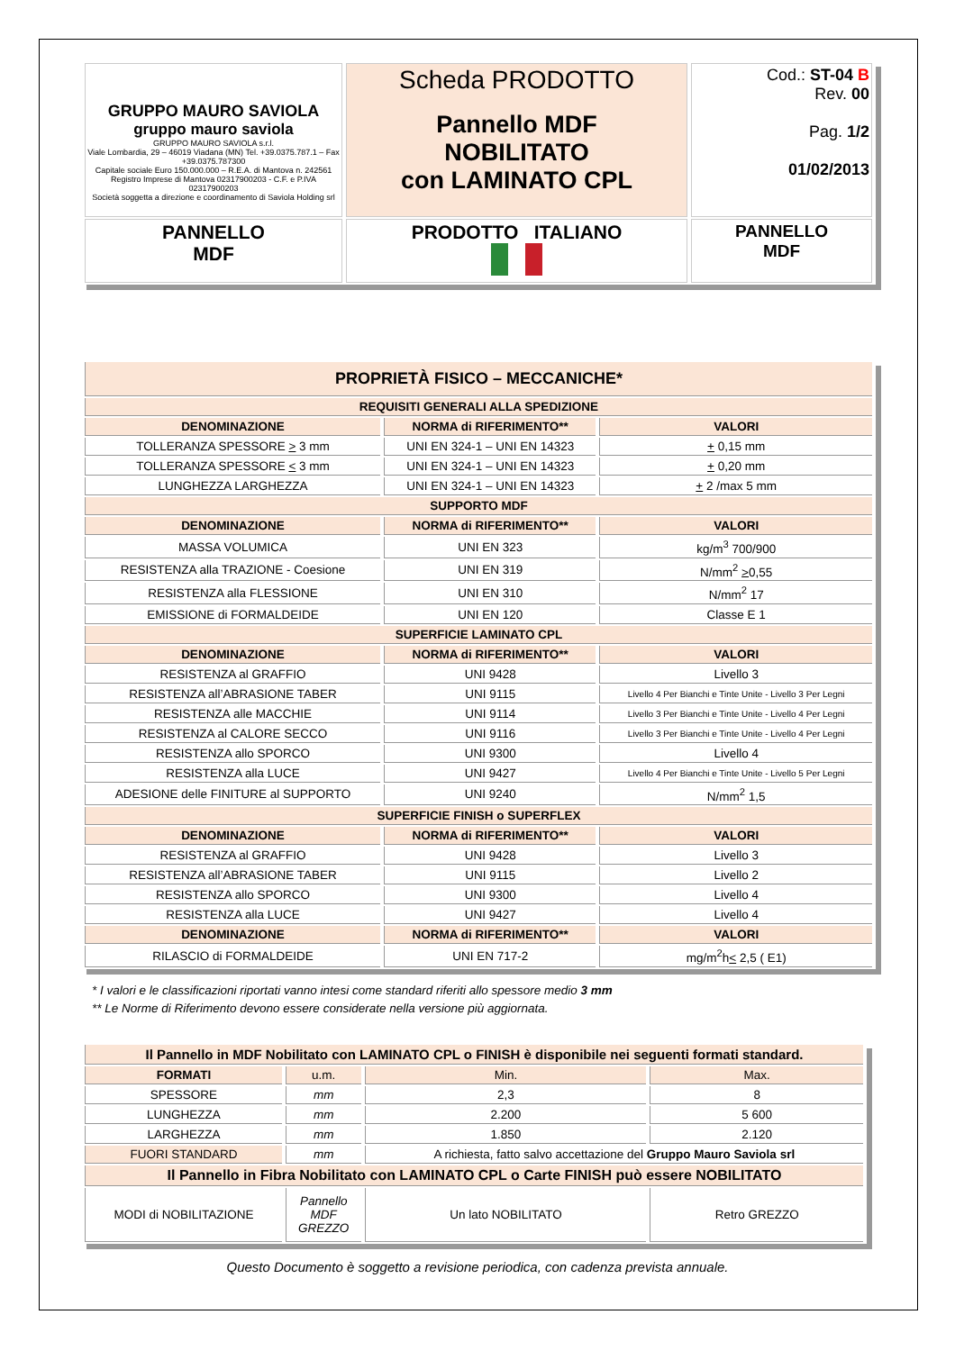| GRUPPO MAURO SAVIOLA gruppo mauro saviola GRUPPO MAURO SAVIOLA s.r.l. Viale Lombardia, 29 – 46019 Viadana (MN) Tel. +39.0375.787.1 – Fax +39.0375.787300 Capitale sociale Euro 150.000.000 – R.E.A. di Mantova n. 242561 Registro Imprese di Mantova 02317900203 - C.F. e P.IVA 02317900203 Società soggetta a direzione e coordinamento di Saviola Holding srl | Scheda PRODOTTO Pannello MDF NOBILITATO con LAMINATO CPL | Cod.: ST-04 B Rev. 00 Pag. 1/2 01/02/2013 |
| PANNELLO MDF | PRODOTTO ITALIANO | PANNELLO MDF |
| PROPRIETÀ FISICO – MECCANICHE* | | |
| REQUISITI GENERALI ALLA SPEDIZIONE | | |
| DENOMINAZIONE | NORMA di RIFERIMENTO** | VALORI |
| TOLLERANZA SPESSORE > 3 mm | UNI EN 324-1 – UNI EN 14323 | + 0,15 mm |
| TOLLERANZA SPESSORE < 3 mm | UNI EN 324-1 – UNI EN 14323 | + 0,20 mm |
| LUNGHEZZA LARGHEZZA | UNI EN 324-1 – UNI EN 14323 | + 2 /max 5 mm |
| SUPPORTO MDF | | |
| DENOMINAZIONE | NORMA di RIFERIMENTO** | VALORI |
| MASSA VOLUMICA | UNI EN 323 | kg/m<sup>3</sup> 700/900 |
| RESISTENZA alla TRAZIONE - Coesione | UNI EN 319 | N/mm<sup>2</sup> > 0,55 |
| RESISTENZA alla FLESSIONE | UNI EN 310 | N/mm<sup>2</sup> 17 |
| EMISSIONE di FORMALDEIDE | UNI EN 120 | Classe E 1 |
| SUPERFICIE LAMINATO CPL | | |
| DENOMINAZIONE | NORMA di RIFERIMENTO** | VALORI |
| RESISTENZA al GRAFFIO | UNI 9428 | Livello 3 |
| RESISTENZA all’ABRASIONE TABER | UNI 9115 | Livello 4 Per Bianchi e Tinte Unite - Livello 3 Per Legni |
| RESISTENZA alle MACCHIE | UNI 9114 | Livello 3 Per Bianchi e Tinte Unite - Livello 4 Per Legni |
| RESISTENZA al CALORE SECCO | UNI 9116 | Livello 3 Per Bianchi e Tinte Unite - Livello 4 Per Legni |
| RESISTENZA allo SPORCO | UNI 9300 | Livello 4 |
| RESISTENZA alla LUCE | UNI 9427 | Livello 4 Per Bianchi e Tinte Unite - Livello 5 Per Legni |
| ADESIONE delle FINITURE al SUPPORTO | UNI 9240 | N/mm<sup>2</sup> 1,5 |
| SUPERFICIE FINISH o SUPERFLEX | | |
| DENOMINAZIONE | NORMA di RIFERIMENTO** | VALORI |
| RESISTENZA al GRAFFIO | UNI 9428 | Livello 3 |
| RESISTENZA all’ABRASIONE TABER | UNI 9115 | Livello 2 |
| RESISTENZA allo SPORCO | UNI 9300 | Livello 4 |
| RESISTENZA alla LUCE | UNI 9427 | Livello 4 |
| DENOMINAZIONE | NORMA di RIFERIMENTO** | VALORI |
| RILASCIO di FORMALDEIDE | UNI EN 717-2 | mg/m<sup>2</sup>h < 2,5 ( E1) |
* I valori e le classificazioni riportati vanno intesi come standard riferiti allo spessore medio 3 mm
** Le Norme di Riferimento devono essere considerate nella versione più aggiornata.
| Il Pannello in MDF Nobilitato con LAMINATO CPL o FINISH è disponibile nei seguenti formati standard. | | | |
| FORMATI | u.m. | Min. | Max. |
| SPESSORE | mm | 2,3 | 8 |
| LUNGHEZZA | mm | 2.200 | 5 600 |
| LARGHEZZA | mm | 1.850 | 2.120 |
| FUORI STANDARD | mm | A richiesta, fatto salvo accettazione del Gruppo Mauro Saviola srl | |
| Il Pannello in Fibra Nobilitato con LAMINATO CPL o Carte FINISH può essere NOBILITATO | | | |
| MODI di NOBILITAZIONE | Pannello MDF GREZZO | Un lato NOBILITATO | Retro GREZZO |
Questo Documento è soggetto a revisione periodica, con cadenza prevista annuale.